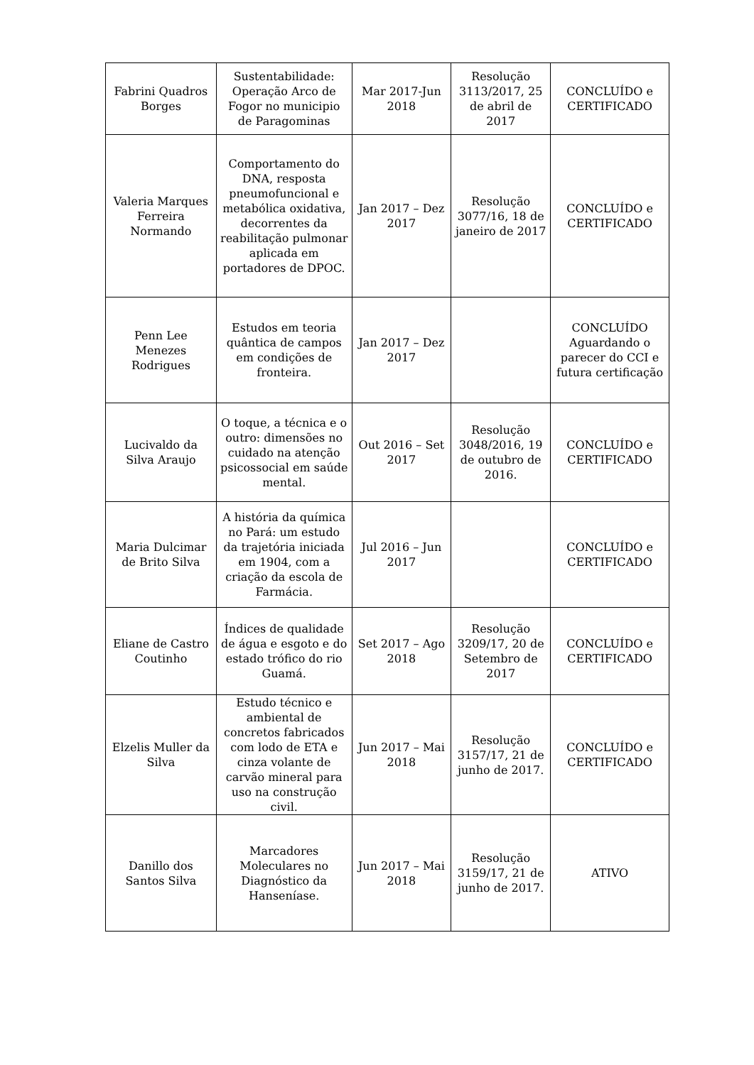| Fabrini Quadros Borges | Sustentabilidade: Operação Arco de Fogor no municipio de Paragominas | Mar 2017-Jun 2018 | Resolução 3113/2017, 25 de abril de 2017 | CONCLUÍDO e CERTIFICADO |
| Valeria Marques Ferreira Normando | Comportamento do DNA, resposta pneumofuncional e metabólica oxidativa, decorrentes da reabilitação pulmonar aplicada em portadores de DPOC. | Jan 2017 – Dez 2017 | Resolução 3077/16, 18 de janeiro de 2017 | CONCLUÍDO e CERTIFICADO |
| Penn Lee Menezes Rodrigues | Estudos em teoria quântica de campos em condições de fronteira. | Jan 2017 – Dez 2017 | | CONCLUÍDO Aguardando o parecer do CCI e futura certificação |
| Lucivaldo da Silva Araujo | O toque, a técnica e o outro: dimensões no cuidado na atenção psicossocial em saúde mental. | Out 2016 – Set 2017 | Resolução 3048/2016, 19 de outubro de 2016. | CONCLUÍDO e CERTIFICADO |
| Maria Dulcimar de Brito Silva | A história da química no Pará: um estudo da trajetória iniciada em 1904, com a criação da escola de Farmácia. | Jul 2016 – Jun 2017 | | CONCLUÍDO e CERTIFICADO |
| Eliane de Castro Coutinho | Índices de qualidade de água e esgoto e do estado trófico do rio Guamá. | Set 2017 – Ago 2018 | Resolução 3209/17, 20 de Setembro de 2017 | CONCLUÍDO e CERTIFICADO |
| Elzelis Muller da Silva | Estudo técnico e ambiental de concretos fabricados com lodo de ETA e cinza volante de carvão mineral para uso na construção civil. | Jun 2017 – Mai 2018 | Resolução 3157/17, 21 de junho de 2017. | CONCLUÍDO e CERTIFICADO |
| Danillo dos Santos Silva | Marcadores Moleculares no Diagnóstico da Hanseníase. | Jun 2017 – Mai 2018 | Resolução 3159/17, 21 de junho de 2017. | ATIVO |